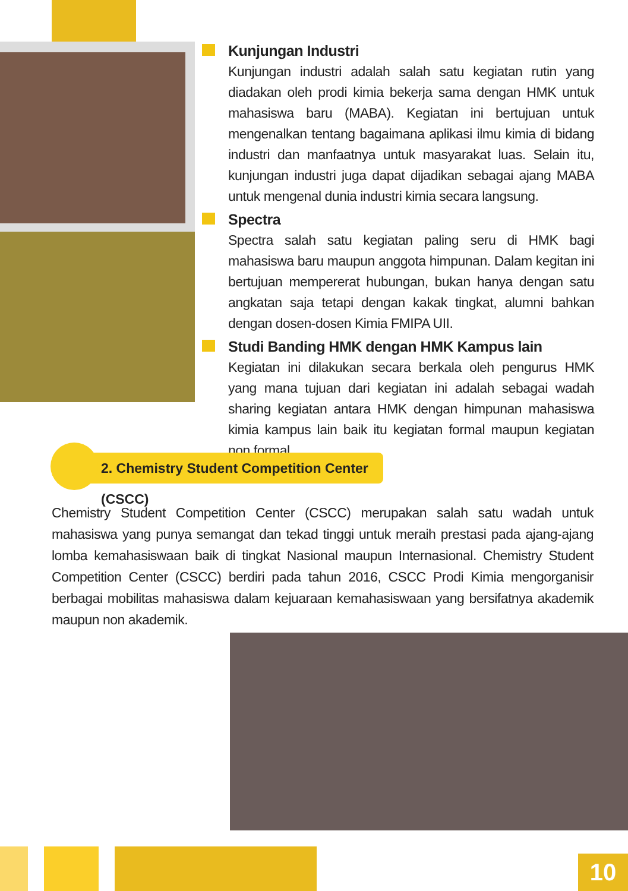Kunjungan Industri
Kunjungan industri adalah salah satu kegiatan rutin yang diadakan oleh prodi kimia bekerja sama dengan HMK untuk mahasiswa baru (MABA). Kegiatan ini bertujuan untuk mengenalkan tentang bagaimana aplikasi ilmu kimia di bidang industri dan manfaatnya untuk masyarakat luas. Selain itu, kunjungan industri juga dapat dijadikan sebagai ajang MABA untuk mengenal dunia industri kimia secara langsung.
Spectra
Spectra salah satu kegiatan paling seru di HMK bagi mahasiswa baru maupun anggota himpunan. Dalam kegitan ini bertujuan mempererat hubungan, bukan hanya dengan satu angkatan saja tetapi dengan kakak tingkat, alumni bahkan dengan dosen-dosen Kimia FMIPA UII.
Studi Banding HMK dengan HMK Kampus lain
Kegiatan ini dilakukan secara berkala oleh pengurus HMK yang mana tujuan dari kegiatan ini adalah sebagai wadah sharing kegiatan antara HMK dengan himpunan mahasiswa kimia kampus lain baik itu kegiatan formal maupun kegiatan non formal.
2. Chemistry Student Competition Center (CSCC)
Chemistry Student Competition Center (CSCC) merupakan salah satu wadah untuk mahasiswa yang punya semangat dan tekad tinggi untuk meraih prestasi pada ajang-ajang lomba kemahasiswaan baik di tingkat Nasional maupun Internasional. Chemistry Student Competition Center (CSCC) berdiri pada tahun 2016, CSCC Prodi Kimia mengorganisir berbagai mobilitas mahasiswa dalam kejuaraan kemahasiswaan yang bersifatnya akademik maupun non akademik.
10